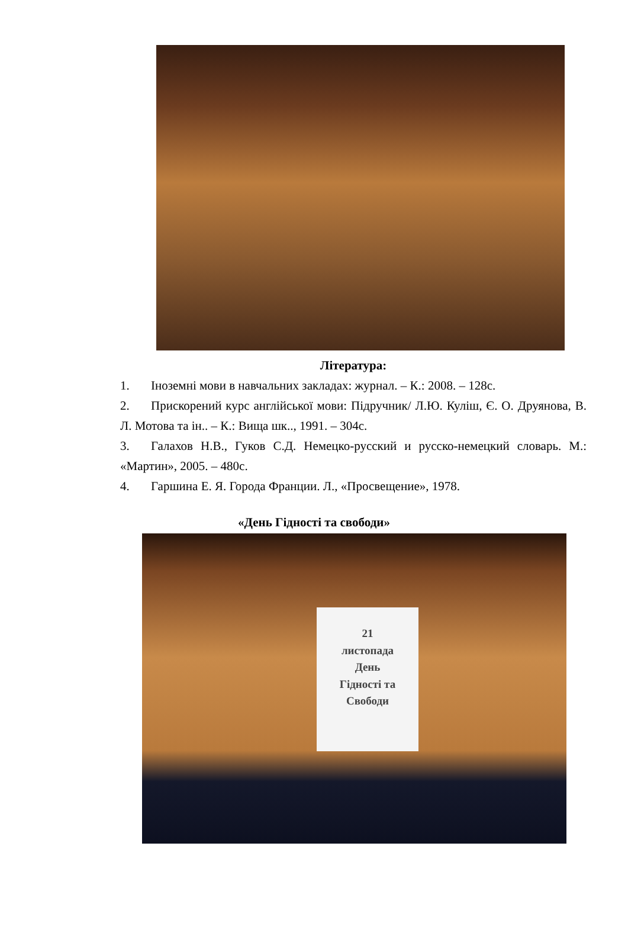Література:
1. Іноземні мови в навчальних закладах: журнал. – К.: 2008. – 128с.
2. Прискорений курс англійської мови: Підручник/ Л.Ю. Куліш, Є. О. Друянова, В. Л. Мотова та ін.. – К.: Вища шк.., 1991. – 304с.
3. Галахов Н.В., Гуков С.Д. Немецко-русский и русско-немецкий словарь. М.: «Мартин», 2005. – 480с.
4. Гаршина Е. Я. Города Франции. Л., «Просвещение», 1978.
«День Гідності та свободи»
21
листопада
День
Гідності та
Свободи